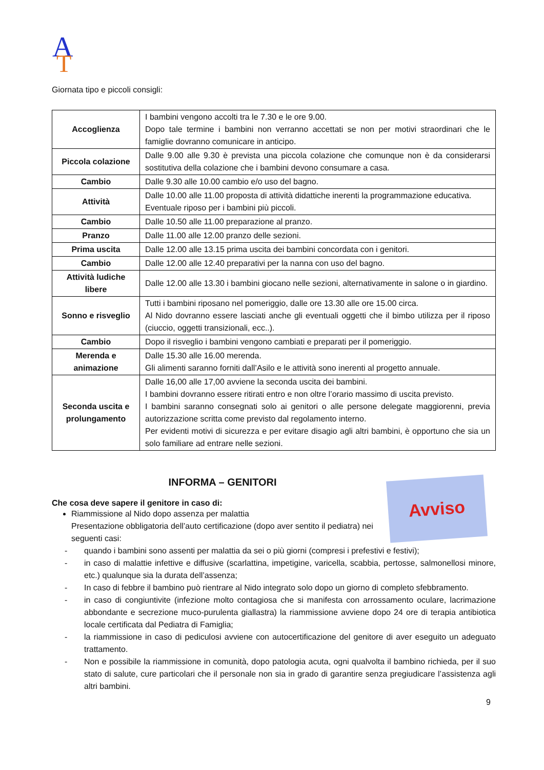A
T
Giornata tipo e piccoli consigli:
| Accoglienza | I bambini vengono accolti tra le 7.30 e le ore 9.00. Dopo tale termine i bambini non verranno accettati se non per motivi straordinari che le famiglie dovranno comunicare in anticipo. |
| Piccola colazione | Dalle 9.00 alle 9.30 è prevista una piccola colazione che comunque non è da considerarsi sostitutiva della colazione che i bambini devono consumare a casa. |
| Cambio | Dalle 9.30 alle 10.00 cambio e/o uso del bagno. |
| Attività | Dalle 10.00 alle 11.00 proposta di attività didattiche inerenti la programmazione educativa. Eventuale riposo per i bambini più piccoli. |
| Cambio | Dalle 10.50 alle 11.00 preparazione al pranzo. |
| Pranzo | Dalle 11.00 alle 12.00 pranzo delle sezioni. |
| Prima uscita | Dalle 12.00 alle 13.15 prima uscita dei bambini concordata con i genitori. |
| Cambio | Dalle 12.00 alle 12.40 preparativi per la nanna con uso del bagno. |
| Attività ludiche libere | Dalle 12.00 alle 13.30 i bambini giocano nelle sezioni, alternativamente in salone o in giardino. |
| Sonno e risveglio | Tutti i bambini riposano nel pomeriggio, dalle ore 13.30 alle ore 15.00 circa. Al Nido dovranno essere lasciati anche gli eventuali oggetti che il bimbo utilizza per il riposo (ciuccio, oggetti transizionali, ecc..). |
| Cambio | Dopo il risveglio i bambini vengono cambiati e preparati per il pomeriggio. |
| Merenda e animazione | Dalle 15.30 alle 16.00 merenda. Gli alimenti saranno forniti dall’Asilo e le attività sono inerenti al progetto annuale. |
| Seconda uscita e prolungamento | Dalle 16,00 alle 17,00 avviene la seconda uscita dei bambini. I bambini dovranno essere ritirati entro e non oltre l’orario massimo di uscita previsto. I bambini saranno consegnati solo ai genitori o alle persone delegate maggiorenni, previa autorizzazione scritta come previsto dal regolamento interno. Per evidenti motivi di sicurezza e per evitare disagio agli altri bambini, è opportuno che sia un solo familiare ad entrare nelle sezioni. |
INFORMA – GENITORI
Avviso
Che cosa deve sapere il genitore in caso di:
Riammissione al Nido dopo assenza per malattia
Presentazione obbligatoria dell’auto certificazione (dopo aver sentito il pediatra) nei seguenti casi:
- quando i bambini sono assenti per malattia da sei o più giorni (compresi i prefestivi e festivi);
- in caso di malattie infettive e diffusive (scarlattina, impetigine, varicella, scabbia, pertosse, salmonellosi minore, etc.) qualunque sia la durata dell’assenza;
- In caso di febbre il bambino può rientrare al Nido integrato solo dopo un giorno di completo sfebbramento.
- in caso di congiuntivite (infezione molto contagiosa che si manifesta con arrossamento oculare, lacrimazione abbondante e secrezione muco-purulenta giallastra) la riammissione avviene dopo 24 ore di terapia antibiotica locale certificata dal Pediatra di Famiglia;
- la riammissione in caso di pediculosi avviene con autocertificazione del genitore di aver eseguito un adeguato trattamento.
- Non e possibile la riammissione in comunità, dopo patologia acuta, ogni qualvolta il bambino richieda, per il suo stato di salute, cure particolari che il personale non sia in grado di garantire senza pregiudicare l’assistenza agli altri bambini.
9